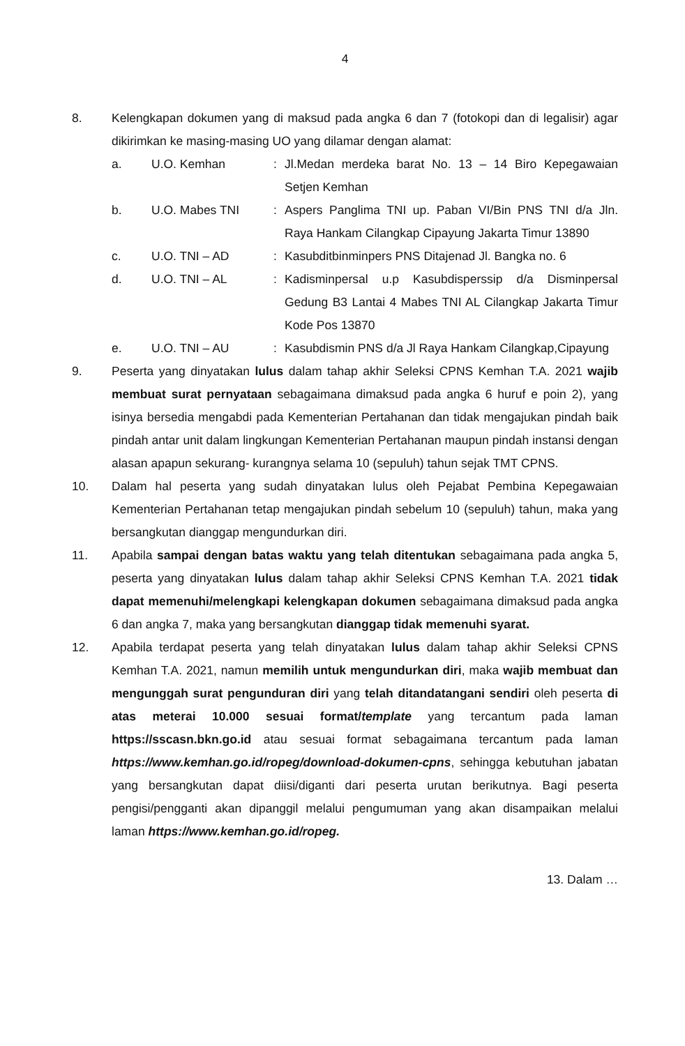4
8. Kelengkapan dokumen yang di maksud pada angka 6 dan 7 (fotokopi dan di legalisir) agar dikirimkan ke masing-masing UO yang dilamar dengan alamat:
a. U.O. Kemhan : Jl.Medan merdeka barat No. 13 – 14 Biro Kepegawaian Setjen Kemhan
b. U.O. Mabes TNI : Aspers Panglima TNI up. Paban VI/Bin PNS TNI d/a Jln. Raya Hankam Cilangkap Cipayung Jakarta Timur 13890
c. U.O. TNI – AD : Kasubditbinminpers PNS Ditajenad Jl. Bangka no. 6
d. U.O. TNI – AL : Kadisminpersal u.p Kasubdisperssip d/a Disminpersal Gedung B3 Lantai 4 Mabes TNI AL Cilangkap Jakarta Timur Kode Pos 13870
e. U.O. TNI – AU : Kasubdismin PNS d/a Jl Raya Hankam Cilangkap,Cipayung
9. Peserta yang dinyatakan lulus dalam tahap akhir Seleksi CPNS Kemhan T.A. 2021 wajib membuat surat pernyataan sebagaimana dimaksud pada angka 6 huruf e poin 2), yang isinya bersedia mengabdi pada Kementerian Pertahanan dan tidak mengajukan pindah baik pindah antar unit dalam lingkungan Kementerian Pertahanan maupun pindah instansi dengan alasan apapun sekurang- kurangnya selama 10 (sepuluh) tahun sejak TMT CPNS.
10. Dalam hal peserta yang sudah dinyatakan lulus oleh Pejabat Pembina Kepegawaian Kementerian Pertahanan tetap mengajukan pindah sebelum 10 (sepuluh) tahun, maka yang bersangkutan dianggap mengundurkan diri.
11. Apabila sampai dengan batas waktu yang telah ditentukan sebagaimana pada angka 5, peserta yang dinyatakan lulus dalam tahap akhir Seleksi CPNS Kemhan T.A. 2021 tidak dapat memenuhi/melengkapi kelengkapan dokumen sebagaimana dimaksud pada angka 6 dan angka 7, maka yang bersangkutan dianggap tidak memenuhi syarat.
12. Apabila terdapat peserta yang telah dinyatakan lulus dalam tahap akhir Seleksi CPNS Kemhan T.A. 2021, namun memilih untuk mengundurkan diri, maka wajib membuat dan mengunggah surat pengunduran diri yang telah ditandatangani sendiri oleh peserta di atas meterai 10.000 sesuai format/template yang tercantum pada laman https://sscasn.bkn.go.id atau sesuai format sebagaimana tercantum pada laman https://www.kemhan.go.id/ropeg/download-dokumen-cpns, sehingga kebutuhan jabatan yang bersangkutan dapat diisi/diganti dari peserta urutan berikutnya. Bagi peserta pengisi/pengganti akan dipanggil melalui pengumuman yang akan disampaikan melalui laman https://www.kemhan.go.id/ropeg.
13. Dalam …